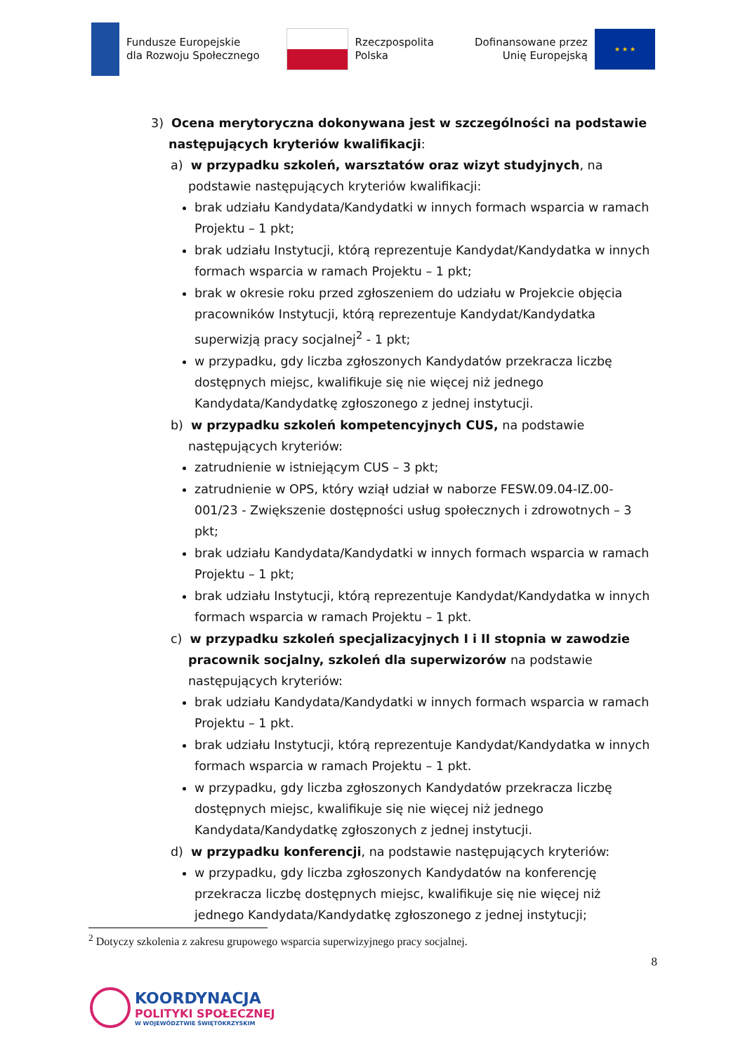Fundusze Europejskie
dla Rozwoju Społecznego
Rzeczpospolita
Polska
Dofinansowane przez
Unię Europejską
★ ★ ★
3) Ocena merytoryczna dokonywana jest w szczególności na podstawie następujących kryteriów kwalifikacji:
a) w przypadku szkoleń, warsztatów oraz wizyt studyjnych, na podstawie następujących kryteriów kwalifikacji:
brak udziału Kandydata/Kandydatki w innych formach wsparcia w ramach Projektu – 1 pkt;
brak udziału Instytucji, którą reprezentuje Kandydat/Kandydatka w innych formach wsparcia w ramach Projektu – 1 pkt;
brak w okresie roku przed zgłoszeniem do udziału w Projekcie objęcia pracowników Instytucji, którą reprezentuje Kandydat/Kandydatka superwizją pracy socjalnej<sup>2</sup> - 1 pkt;
w przypadku, gdy liczba zgłoszonych Kandydatów przekracza liczbę dostępnych miejsc, kwalifikuje się nie więcej niż jednego Kandydata/Kandydatkę zgłoszonego z jednej instytucji.
b) w przypadku szkoleń kompetencyjnych CUS, na podstawie następujących kryteriów:
zatrudnienie w istniejącym CUS – 3 pkt;
zatrudnienie w OPS, który wziął udział w naborze FESW.09.04-IZ.00-001/23 - Zwiększenie dostępności usług społecznych i zdrowotnych – 3 pkt;
brak udziału Kandydata/Kandydatki w innych formach wsparcia w ramach Projektu – 1 pkt;
brak udziału Instytucji, którą reprezentuje Kandydat/Kandydatka w innych formach wsparcia w ramach Projektu – 1 pkt.
c) w przypadku szkoleń specjalizacyjnych I i II stopnia w zawodzie pracownik socjalny, szkoleń dla superwizorów na podstawie następujących kryteriów:
brak udziału Kandydata/Kandydatki w innych formach wsparcia w ramach Projektu – 1 pkt.
brak udziału Instytucji, którą reprezentuje Kandydat/Kandydatka w innych formach wsparcia w ramach Projektu – 1 pkt.
w przypadku, gdy liczba zgłoszonych Kandydatów przekracza liczbę dostępnych miejsc, kwalifikuje się nie więcej niż jednego Kandydata/Kandydatkę zgłoszonych z jednej instytucji.
d) w przypadku konferencji, na podstawie następujących kryteriów:
w przypadku, gdy liczba zgłoszonych Kandydatów na konferencję przekracza liczbę dostępnych miejsc, kwalifikuje się nie więcej niż jednego Kandydata/Kandydatkę zgłoszonego z jednej instytucji;
<sup>2</sup> Dotyczy szkolenia z zakresu grupowego wsparcia superwizyjnego pracy socjalnej.
8
KOORDYNACJA
POLITYKI SPOŁECZNEJ
W WOJEWÓDZTWIE ŚWIĘTOKRZYSKIM